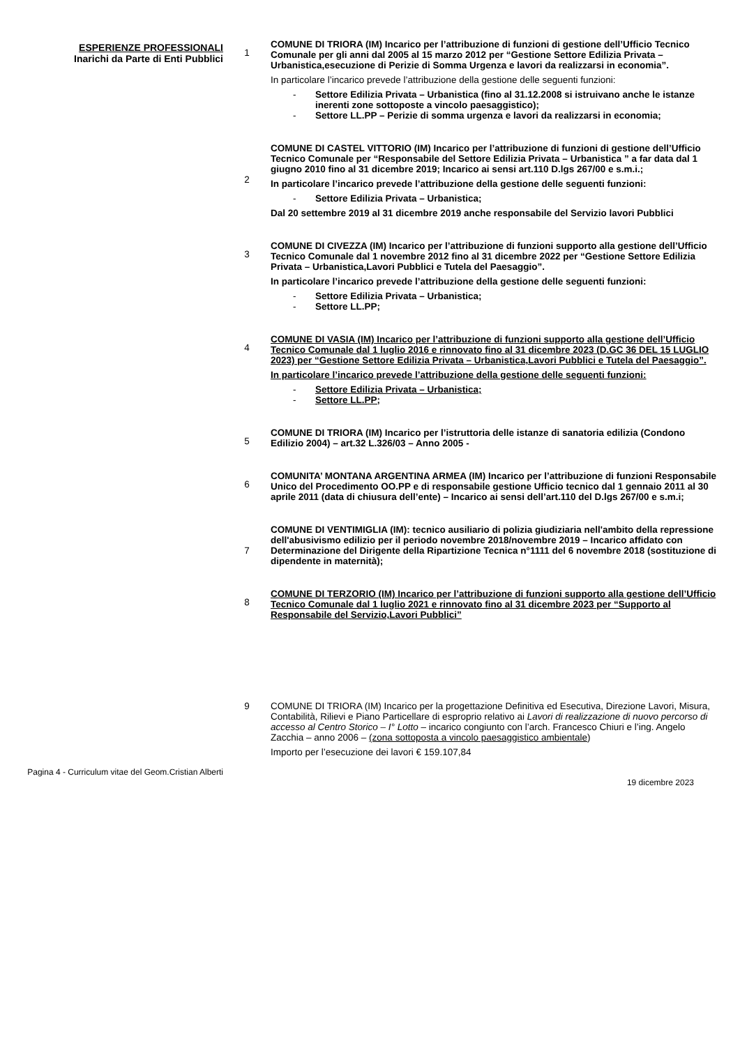ESPERIENZE PROFESSIONALI
Inarichi da Parte di Enti Pubblici
1
COMUNE DI TRIORA (IM) Incarico per l’attribuzione di funzioni di gestione dell’Ufficio Tecnico Comunale per gli anni dal 2005 al 15 marzo 2012 per “Gestione Settore Edilizia Privata – Urbanistica,esecuzione di Perizie di Somma Urgenza e lavori da realizzarsi in economia”.
In particolare l’incarico prevede l’attribuzione della gestione delle seguenti funzioni:
- Settore Edilizia Privata – Urbanistica (fino al 31.12.2008 si istruivano anche le istanze inerenti zone sottoposte a vincolo paesaggistico);
- Settore LL.PP – Perizie di somma urgenza e lavori da realizzarsi in economia;
2
COMUNE DI CASTEL VITTORIO (IM) Incarico per l’attribuzione di funzioni di gestione dell’Ufficio Tecnico Comunale per “Responsabile del Settore Edilizia Privata – Urbanistica ” a far data dal 1 giugno 2010 fino al 31 dicembre 2019; Incarico ai sensi art.110 D.lgs 267/00 e s.m.i.;
In particolare l’incarico prevede l’attribuzione della gestione delle seguenti funzioni:
- Settore Edilizia Privata – Urbanistica;
Dal 20 settembre 2019 al 31 dicembre 2019 anche responsabile del Servizio lavori Pubblici
3
COMUNE DI CIVEZZA (IM) Incarico per l’attribuzione di funzioni supporto alla gestione dell’Ufficio Tecnico Comunale dal 1 novembre 2012 fino al 31 dicembre 2022 per “Gestione Settore Edilizia Privata – Urbanistica,Lavori Pubblici e Tutela del Paesaggio”.
In particolare l’incarico prevede l’attribuzione della gestione delle seguenti funzioni:
- Settore Edilizia Privata – Urbanistica;
- Settore LL.PP;
4
COMUNE DI VASIA (IM) Incarico per l’attribuzione di funzioni supporto alla gestione dell’Ufficio Tecnico Comunale dal 1 luglio 2016 e rinnovato fino al 31 dicembre 2023 (D.GC 36 DEL 15 LUGLIO 2023) per “Gestione Settore Edilizia Privata – Urbanistica,Lavori Pubblici e Tutela del Paesaggio”.
In particolare l’incarico prevede l’attribuzione della gestione delle seguenti funzioni:
- Settore Edilizia Privata – Urbanistica;
- Settore LL.PP;
5
COMUNE DI TRIORA (IM) Incarico per l’istruttoria delle istanze di sanatoria edilizia (Condono Edilizio 2004) – art.32 L.326/03 – Anno 2005 -
6
COMUNITA’ MONTANA ARGENTINA ARMEA (IM) Incarico per l’attribuzione di funzioni Responsabile Unico del Procedimento OO.PP e di responsabile gestione Ufficio tecnico dal 1 gennaio 2011 al 30 aprile 2011 (data di chiusura dell’ente) – Incarico ai sensi dell’art.110 del D.lgs 267/00 e s.m.i;
7
COMUNE DI VENTIMIGLIA (IM): tecnico ausiliario di polizia giudiziaria nell'ambito della repressione dell'abusivismo edilizio per il periodo novembre 2018/novembre 2019 – Incarico affidato con Determinazione del Dirigente della Ripartizione Tecnica n°1111 del 6 novembre 2018 (sostituzione di dipendente in maternità);
8
COMUNE DI TERZORIO (IM) Incarico per l’attribuzione di funzioni supporto alla gestione dell’Ufficio Tecnico Comunale dal 1 luglio 2021 e rinnovato fino al 31 dicembre 2023 per “Supporto al Responsabile del Servizio,Lavori Pubblici”
9 COMUNE DI TRIORA (IM) Incarico per la progettazione Definitiva ed Esecutiva, Direzione Lavori, Misura, Contabilità, Rilievi e Piano Particellare di esproprio relativo ai Lavori di realizzazione di nuovo percorso di accesso al Centro Storico – I° Lotto – incarico congiunto con l’arch. Francesco Chiuri e l’ing. Angelo Zacchia – anno 2006 – (zona sottoposta a vincolo paesaggistico ambientale)
Importo per l’esecuzione dei lavori € 159.107,84
Pagina 4 - Curriculum vitae del Geom.Cristian Alberti
19 dicembre 2023